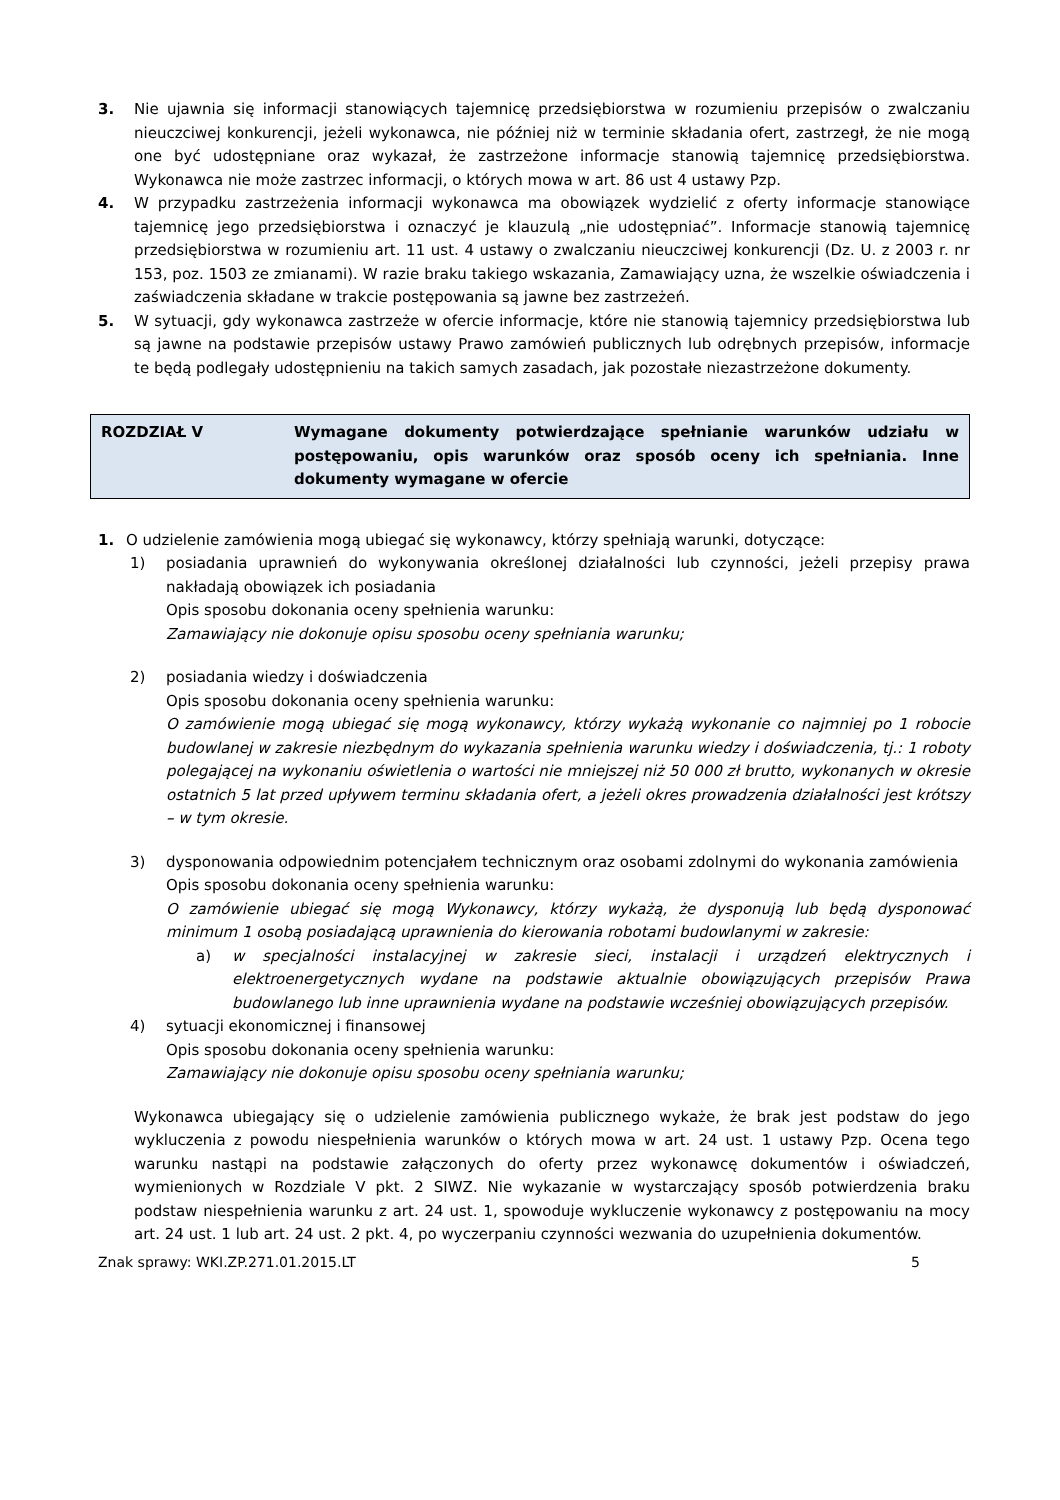3. Nie ujawnia się informacji stanowiących tajemnicę przedsiębiorstwa w rozumieniu przepisów o zwalczaniu nieuczciwej konkurencji, jeżeli wykonawca, nie później niż w terminie składania ofert, zastrzegł, że nie mogą one być udostępniane oraz wykazał, że zastrzeżone informacje stanowią tajemnicę przedsiębiorstwa. Wykonawca nie może zastrzec informacji, o których mowa w art. 86 ust 4 ustawy Pzp.
4. W przypadku zastrzeżenia informacji wykonawca ma obowiązek wydzielić z oferty informacje stanowiące tajemnicę jego przedsiębiorstwa i oznaczyć je klauzulą „nie udostępniać”. Informacje stanowią tajemnicę przedsiębiorstwa w rozumieniu art. 11 ust. 4 ustawy o zwalczaniu nieuczciwej konkurencji (Dz. U. z 2003 r. nr 153, poz. 1503 ze zmianami). W razie braku takiego wskazania, Zamawiający uzna, że wszelkie oświadczenia i zaświadczenia składane w trakcie postępowania są jawne bez zastrzeżeń.
5. W sytuacji, gdy wykonawca zastrzeże w ofercie informacje, które nie stanowią tajemnicy przedsiębiorstwa lub są jawne na podstawie przepisów ustawy Prawo zamówień publicznych lub odrębnych przepisów, informacje te będą podlegały udostępnieniu na takich samych zasadach, jak pozostałe niezastrzeżone dokumenty.
ROZDZIAŁ V Wymagane dokumenty potwierdzające spełnianie warunków udziału w postępowaniu, opis warunków oraz sposób oceny ich spełniania. Inne dokumenty wymagane w ofercie
1. O udzielenie zamówienia mogą ubiegać się wykonawcy, którzy spełniają warunki, dotyczące:
1) posiadania uprawnień do wykonywania określonej działalności lub czynności, jeżeli przepisy prawa nakładają obowiązek ich posiadania
Opis sposobu dokonania oceny spełnienia warunku:
Zamawiający nie dokonuje opisu sposobu oceny spełniania warunku;
2) posiadania wiedzy i doświadczenia
Opis sposobu dokonania oceny spełnienia warunku:
O zamówienie mogą ubiegać się mogą wykonawcy, którzy wykażą wykonanie co najmniej po 1 robocie budowlanej w zakresie niezbędnym do wykazania spełnienia warunku wiedzy i doświadczenia, tj.: 1 roboty polegającej na wykonaniu oświetlenia o wartości nie mniejszej niż 50 000 zł brutto, wykonanych w okresie ostatnich 5 lat przed upływem terminu składania ofert, a jeżeli okres prowadzenia działalności jest krótszy – w tym okresie.
3) dysponowania odpowiednim potencjałem technicznym oraz osobami zdolnymi do wykonania zamówienia
Opis sposobu dokonania oceny spełnienia warunku:
O zamówienie ubiegać się mogą Wykonawcy, którzy wykażą, że dysponują lub będą dysponować minimum 1 osobą posiadającą uprawnienia do kierowania robotami budowlanymi w zakresie:
a) w specjalności instalacyjnej w zakresie sieci, instalacji i urządzeń elektrycznych i elektroenergetycznych wydane na podstawie aktualnie obowiązujących przepisów Prawa budowlanego lub inne uprawnienia wydane na podstawie wcześniej obowiązujących przepisów.
4) sytuacji ekonomicznej i finansowej
Opis sposobu dokonania oceny spełnienia warunku:
Zamawiający nie dokonuje opisu sposobu oceny spełniania warunku;
Wykonawca ubiegający się o udzielenie zamówienia publicznego wykaże, że brak jest podstaw do jego wykluczenia z powodu niespełnienia warunków o których mowa w art. 24 ust. 1 ustawy Pzp. Ocena tego warunku nastąpi na podstawie załączonych do oferty przez wykonawcę dokumentów i oświadczeń, wymienionych w Rozdziale V pkt. 2 SIWZ. Nie wykazanie w wystarczający sposób potwierdzenia braku podstaw niespełnienia warunku z art. 24 ust. 1, spowoduje wykluczenie wykonawcy z postępowaniu na mocy art. 24 ust. 1 lub art. 24 ust. 2 pkt. 4, po wyczerpaniu czynności wezwania do uzupełnienia dokumentów.
Znak sprawy: WKI.ZP.271.01.2015.LT 5